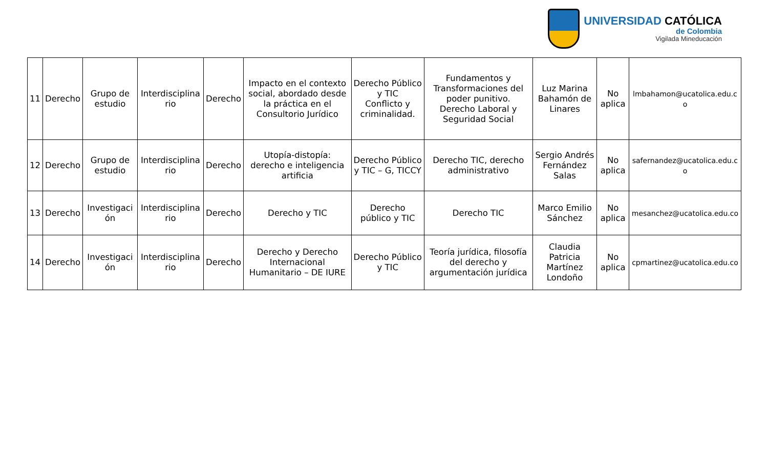UNIVERSIDAD CATÓLICA
de Colombia
Vigilada Mineducación
| 11 | Derecho | Grupo de estudio | Interdisciplina rio | Derecho | Impacto en el contexto social, abordado desde la práctica en el Consultorio Jurídico | Derecho Público y TIC Conflicto y criminalidad. | Fundamentos y Transformaciones del poder punitivo. Derecho Laboral y Seguridad Social | Luz Marina Bahamón de Linares | No aplica | lmbahamon@ucatolica.edu.c o |
| 12 | Derecho | Grupo de estudio | Interdisciplina rio | Derecho | Utopía-distopía: derecho e inteligencia artificia | Derecho Público y TIC – G, TICCY | Derecho TIC, derecho administrativo | Sergio Andrés Fernández Salas | No aplica | safernandez@ucatolica.edu.c o |
| 13 | Derecho | Investigaci ón | Interdisciplina rio | Derecho | Derecho y TIC | Derecho público y TIC | Derecho TIC | Marco Emilio Sánchez | No aplica | mesanchez@ucatolica.edu.co |
| 14 | Derecho | Investigaci ón | Interdisciplina rio | Derecho | Derecho y Derecho Internacional Humanitario – DE IURE | Derecho Público y TIC | Teoría jurídica, filosofía del derecho y argumentación jurídica | Claudia Patricia Martínez Londoño | No aplica | cpmartinez@ucatolica.edu.co |